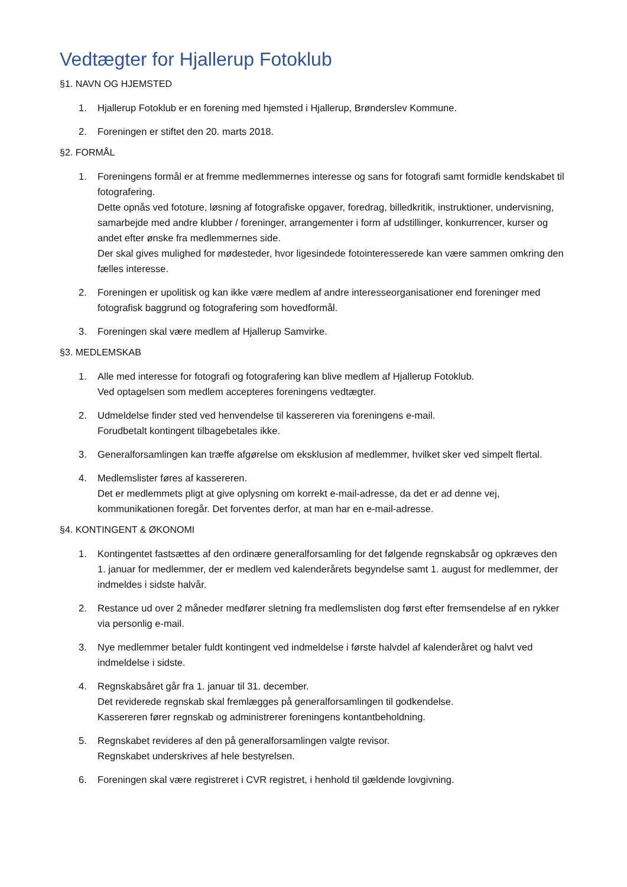Vedtægter for Hjallerup Fotoklub
§1. NAVN OG HJEMSTED
1. Hjallerup Fotoklub er en forening med hjemsted i Hjallerup, Brønderslev Kommune.
2. Foreningen er stiftet den 20. marts 2018.
§2. FORMÅL
1. Foreningens formål er at fremme medlemmernes interesse og sans for fotografi samt formidle kendskabet til fotografering.
Dette opnås ved fototure, løsning af fotografiske opgaver, foredrag, billedkritik, instruktioner, undervisning, samarbejde med andre klubber / foreninger, arrangementer i form af udstillinger, konkurrencer, kurser og andet efter ønske fra medlemmernes side.
Der skal gives mulighed for mødesteder, hvor ligesindede fotointeresserede kan være sammen omkring den fælles interesse.
2. Foreningen er upolitisk og kan ikke være medlem af andre interesseorganisationer end foreninger med fotografisk baggrund og fotografering som hovedformål.
3. Foreningen skal være medlem af Hjallerup Samvirke.
§3. MEDLEMSKAB
1. Alle med interesse for fotografi og fotografering kan blive medlem af Hjallerup Fotoklub.
Ved optagelsen som medlem accepteres foreningens vedtægter.
2. Udmeldelse finder sted ved henvendelse til kassereren via foreningens e-mail.
Forudbetalt kontingent tilbagebetales ikke.
3. Generalforsamlingen kan træffe afgørelse om eksklusion af medlemmer, hvilket sker ved simpelt flertal.
4. Medlemslister føres af kassereren.
Det er medlemmets pligt at give oplysning om korrekt e-mail-adresse, da det er ad denne vej, kommunikationen foregår. Det forventes derfor, at man har en e-mail-adresse.
§4. KONTINGENT & ØKONOMI
1. Kontingentet fastsættes af den ordinære generalforsamling for det følgende regnskabsår og opkræves den 1. januar for medlemmer, der er medlem ved kalenderårets begyndelse samt 1. august for medlemmer, der indmeldes i sidste halvår.
2. Restance ud over 2 måneder medfører sletning fra medlemslisten dog først efter fremsendelse af en rykker via personlig e-mail.
3. Nye medlemmer betaler fuldt kontingent ved indmeldelse i første halvdel af kalenderåret og halvt ved indmeldelse i sidste.
4. Regnskabsåret går fra 1. januar til 31. december.
Det reviderede regnskab skal fremlægges på generalforsamlingen til godkendelse.
Kassereren fører regnskab og administrerer foreningens kontantbeholdning.
5. Regnskabet revideres af den på generalforsamlingen valgte revisor.
Regnskabet underskrives af hele bestyrelsen.
6. Foreningen skal være registreret i CVR registret, i henhold til gældende lovgivning.